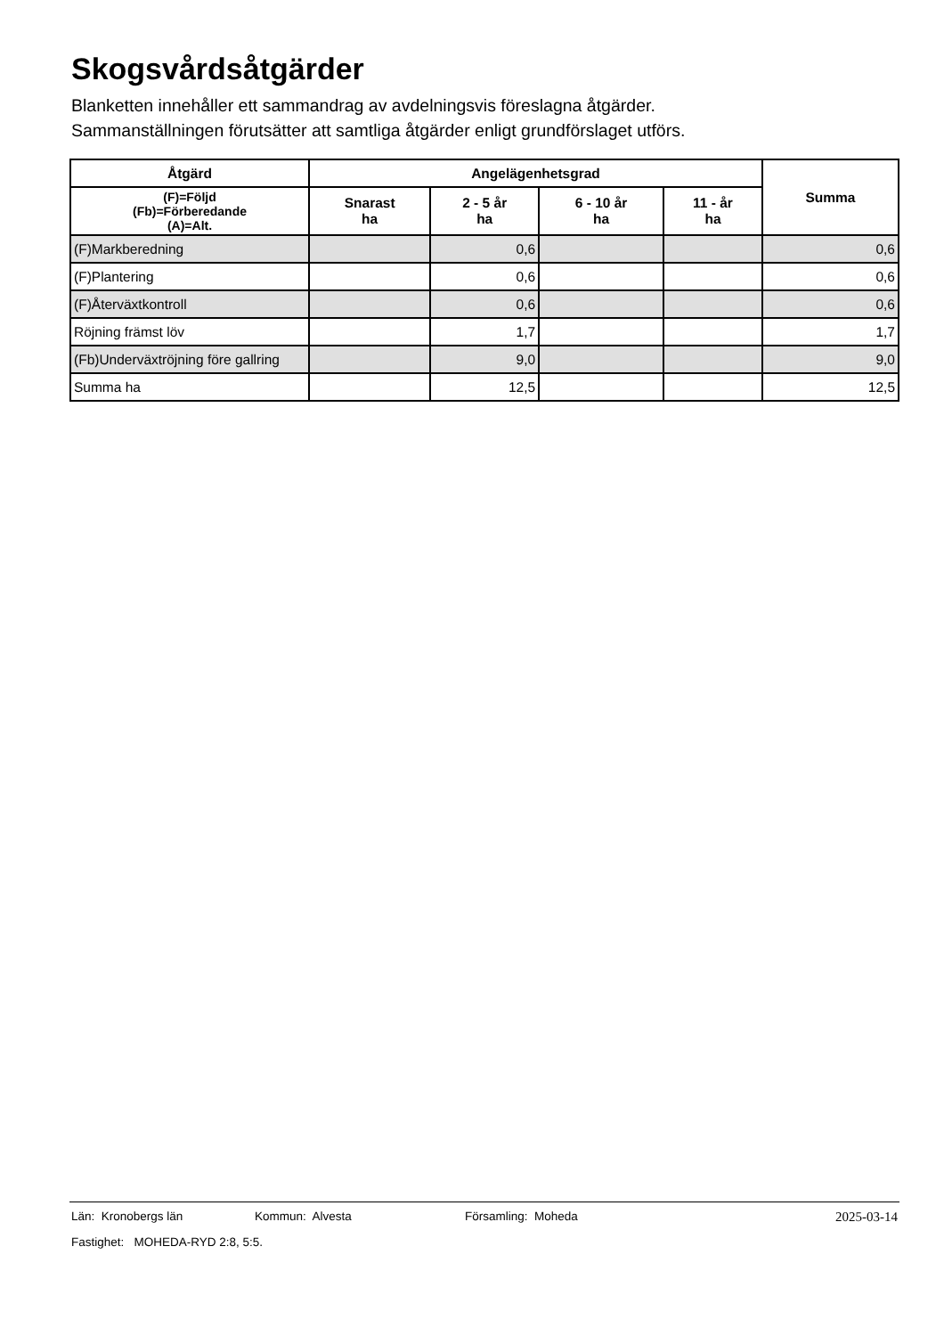Skogsvårdsåtgärder
Blanketten innehåller ett sammandrag av avdelningsvis föreslagna åtgärder.
Sammanställningen förutsätter att samtliga åtgärder enligt grundförslaget utförs.
| Åtgärd | Angelägenhetsgrad | | | | Summa |
| --- | --- | --- | --- | --- | --- |
| (F)=Följd (Fb)=Förberedande (A)=Alt. | Snarast ha | 2 - 5 år ha | 6 - 10 år ha | 11 - år ha | |
| (F)Markberedning | | 0,6 | | | 0,6 |
| (F)Plantering | | 0,6 | | | 0,6 |
| (F)Återväxtkontroll | | 0,6 | | | 0,6 |
| Röjning främst löv | | 1,7 | | | 1,7 |
| (Fb)Underväxtröjning före gallring | | 9,0 | | | 9,0 |
| Summa ha | | 12,5 | | | 12,5 |
Län: Kronobergs län Kommun: Alvesta Församling: Moheda 2025-03-14
Fastighet: MOHEDA-RYD 2:8, 5:5.